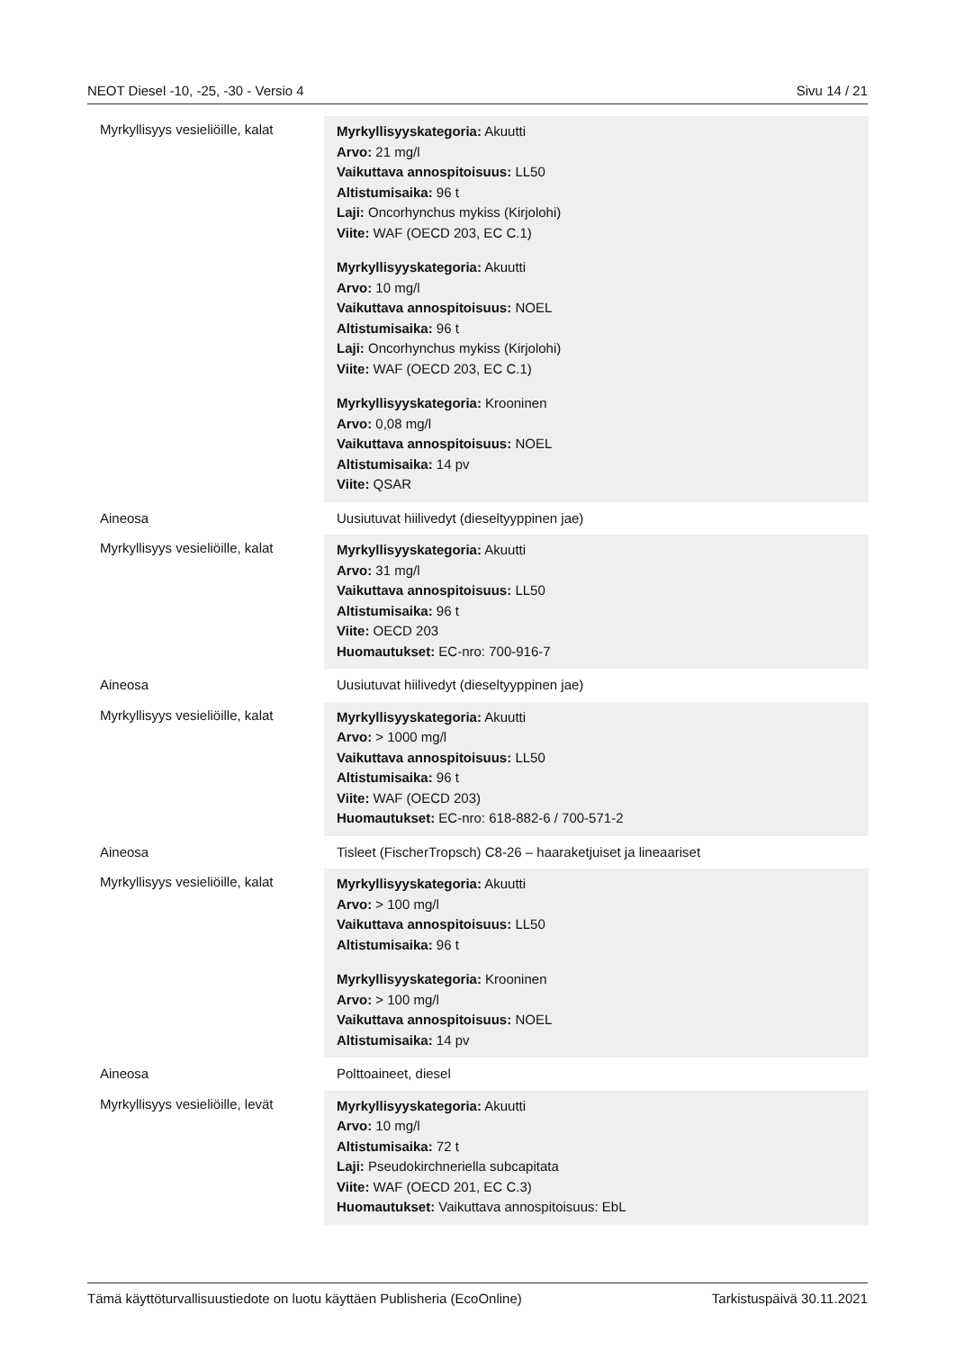NEOT Diesel -10, -25, -30 - Versio 4 Sivu 14 / 21
| Myrkyllisyys vesieliöille, kalat | Myrkyllisyyskategoria: Akuutti Arvo: 21 mg/l Vaikuttava annospitoisuus: LL50 Altistumisaika: 96 t Laji: Oncorhynchus mykiss (Kirjolohi) Viite: WAF (OECD 203, EC C.1) Myrkyllisyyskategoria: Akuutti Arvo: 10 mg/l Vaikuttava annospitoisuus: NOEL Altistumisaika: 96 t Laji: Oncorhynchus mykiss (Kirjolohi) Viite: WAF (OECD 203, EC C.1) Myrkyllisyyskategoria: Krooninen Arvo: 0,08 mg/l Vaikuttava annospitoisuus: NOEL Altistumisaika: 14 pv Viite: QSAR |
| Aineosa | Uusiutuvat hiilivedyt (dieseltyyppinen jae) |
| Myrkyllisyys vesieliöille, kalat | Myrkyllisyyskategoria: Akuutti Arvo: 31 mg/l Vaikuttava annospitoisuus: LL50 Altistumisaika: 96 t Viite: OECD 203 Huomautukset: EC-nro: 700-916-7 |
| Aineosa | Uusiutuvat hiilivedyt (dieseltyyppinen jae) |
| Myrkyllisyys vesieliöille, kalat | Myrkyllisyyskategoria: Akuutti Arvo: > 1000 mg/l Vaikuttava annospitoisuus: LL50 Altistumisaika: 96 t Viite: WAF (OECD 203) Huomautukset: EC-nro: 618-882-6 / 700-571-2 |
| Aineosa | Tisleet (FischerTropsch) C8-26 – haaraketjuiset ja lineaariset |
| Myrkyllisyys vesieliöille, kalat | Myrkyllisyyskategoria: Akuutti Arvo: > 100 mg/l Vaikuttava annospitoisuus: LL50 Altistumisaika: 96 t Myrkyllisyyskategoria: Krooninen Arvo: > 100 mg/l Vaikuttava annospitoisuus: NOEL Altistumisaika: 14 pv |
| Aineosa | Polttoaineet, diesel |
| Myrkyllisyys vesieliöille, levät | Myrkyllisyyskategoria: Akuutti Arvo: 10 mg/l Altistumisaika: 72 t Laji: Pseudokirchneriella subcapitata Viite: WAF (OECD 201, EC C.3) Huomautukset: Vaikuttava annospitoisuus: EbL |
Tämä käyttöturvallisuustiedote on luotu käyttäen Publisheria (EcoOnline) Tarkistuspäivä 30.11.2021